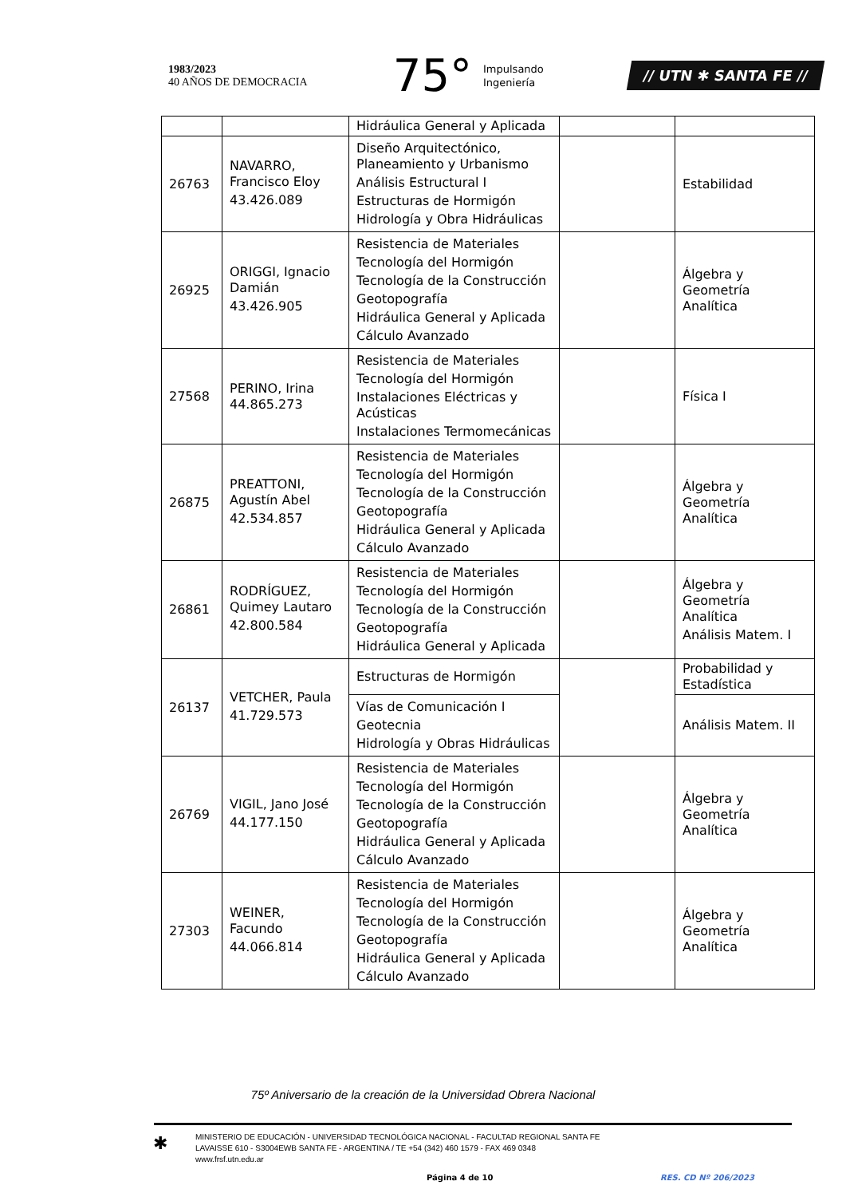1983/2023
40 AÑOS DE DEMOCRACIA
75° Impulsando
Ingeniería
// UTN ✱ SANTA FE //
| | | Hidráulica General y Aplicada | | |
| 26763 | NAVARRO, Francisco Eloy 43.426.089 | Diseño Arquitectónico, Planeamiento y Urbanismo Análisis Estructural I Estructuras de Hormigón Hidrología y Obra Hidráulicas | | Estabilidad |
| 26925 | ORIGGI, Ignacio Damián 43.426.905 | Resistencia de Materiales Tecnología del Hormigón Tecnología de la Construcción Geotopografía Hidráulica General y Aplicada Cálculo Avanzado | | Álgebra y Geometría Analítica |
| 27568 | PERINO, Irina 44.865.273 | Resistencia de Materiales Tecnología del Hormigón Instalaciones Eléctricas y Acústicas Instalaciones Termomecánicas | | Física I |
| 26875 | PREATTONI, Agustín Abel 42.534.857 | Resistencia de Materiales Tecnología del Hormigón Tecnología de la Construcción Geotopografía Hidráulica General y Aplicada Cálculo Avanzado | | Álgebra y Geometría Analítica |
| 26861 | RODRÍGUEZ, Quimey Lautaro 42.800.584 | Resistencia de Materiales Tecnología del Hormigón Tecnología de la Construcción Geotopografía Hidráulica General y Aplicada | | Álgebra y Geometría Analítica Análisis Matem. I |
| 26137 | VETCHER, Paula 41.729.573 | Estructuras de Hormigón | | Probabilidad y Estadística |
| | | Vías de Comunicación I Geotecnia Hidrología y Obras Hidráulicas | | Análisis Matem. II |
| 26769 | VIGIL, Jano José 44.177.150 | Resistencia de Materiales Tecnología del Hormigón Tecnología de la Construcción Geotopografía Hidráulica General y Aplicada Cálculo Avanzado | | Álgebra y Geometría Analítica |
| 27303 | WEINER, Facundo 44.066.814 | Resistencia de Materiales Tecnología del Hormigón Tecnología de la Construcción Geotopografía Hidráulica General y Aplicada Cálculo Avanzado | | Álgebra y Geometría Analítica |
75º Aniversario de la creación de la Universidad Obrera Nacional
✱
MINISTERIO DE EDUCACIÓN - UNIVERSIDAD TECNOLÓGICA NACIONAL - FACULTAD REGIONAL SANTA FE
LAVAISSE 610 - S3004EWB SANTA FE - ARGENTINA / TE +54 (342) 460 1579 - FAX 469 0348
www.frsf.utn.edu.ar
Página 4 de 10 RES. CD Nº 206/2023